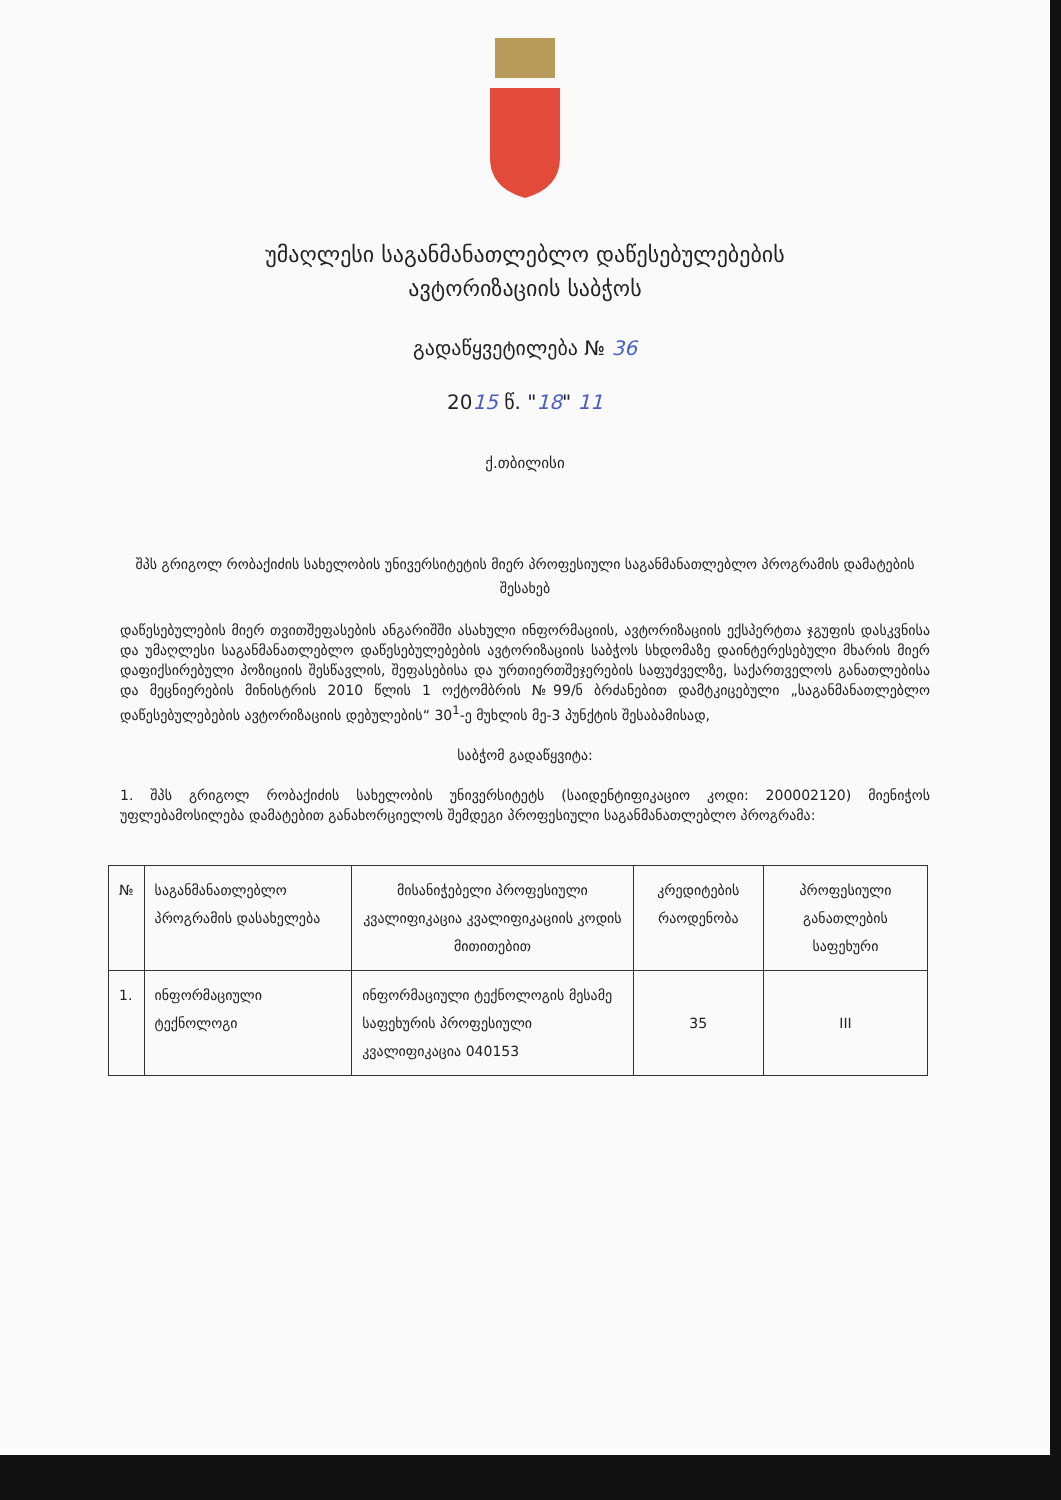უმაღლესი საგანმანათლებლო დაწესებულებების
ავტორიზაციის საბჭოს
გადაწყვეტილება № 36
2015 წ. "18" 11
ქ.თბილისი
შპს გრიგოლ რობაქიძის სახელობის უნივერსიტეტის მიერ პროფესიული საგანმანათლებლო პროგრამის დამატების შესახებ
დაწესებულების მიერ თვითშეფასების ანგარიშში ასახული ინფორმაციის, ავტორიზაციის ექსპერტთა ჯგუფის დასკვნისა და უმაღლესი საგანმანათლებლო დაწესებულებების ავტორიზაციის საბჭოს სხდომაზე დაინტერესებული მხარის მიერ დაფიქსირებული პოზიციის შესწავლის, შეფასებისა და ურთიერთშეჯერების საფუძველზე, საქართველოს განათლებისა და მეცნიერების მინისტრის 2010 წლის 1 ოქტომბრის №99/ნ ბრძანებით დამტკიცებული „საგანმანათლებლო დაწესებულებების ავტორიზაციის დებულების“ 30<sup>1</sup>-ე მუხლის მე-3 პუნქტის შესაბამისად,
საბჭომ გადაწყვიტა:
1. შპს გრიგოლ რობაქიძის სახელობის უნივერსიტეტს (საიდენტიფიკაციო კოდი: 200002120) მიენიჭოს უფლებამოსილება დამატებით განახორციელოს შემდეგი პროფესიული საგანმანათლებლო პროგრამა:
| № | საგანმანათლებლო პროგრამის დასახელება | მისანიჭებელი პროფესიული კვალიფიკაცია კვალიფიკაციის კოდის მითითებით | კრედიტების რაოდენობა | პროფესიული განათლების საფეხური |
| --- | --- | --- | --- | --- |
| 1. | ინფორმაციული ტექნოლოგი | ინფორმაციული ტექნოლოგის მესამე საფეხურის პროფესიული კვალიფიკაცია 040153 | 35 | III |